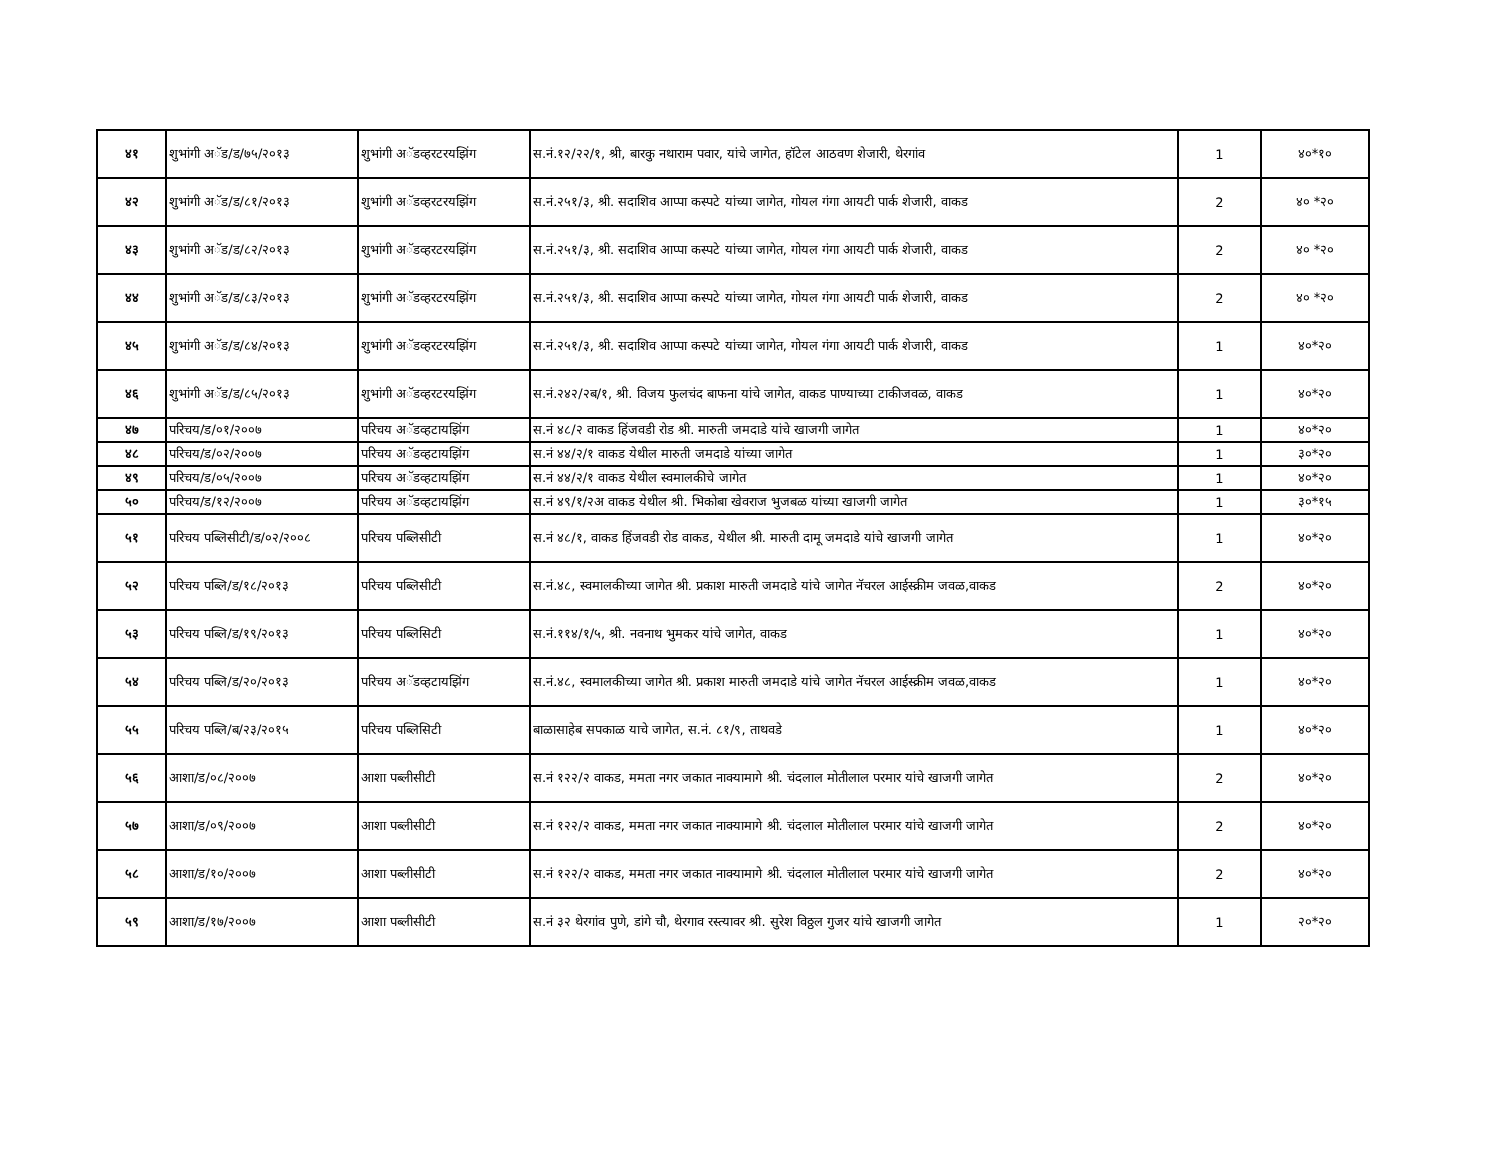| ४१ | शुभांगी अॅड/ड/७५/२०१३ | शुभांगी अॅडव्हरटरयझिंग | स.नं.१२/२२/१, श्री, बारकु नथाराम पवार, यांचे जागेत, हॉटेल आठवण शेजारी, थेरगांव | 1 | ४०*१० |
| ४२ | शुभांगी अॅड/ड/८१/२०१३ | शुभांगी अॅडव्हरटरयझिंग | स.नं.२५१/३, श्री. सदाशिव आप्पा कस्पटे यांच्या जागेत, गोयल गंगा आयटी पार्क शेजारी, वाकड | 2 | ४० *२० |
| ४३ | शुभांगी अॅड/ड/८२/२०१३ | शुभांगी अॅडव्हरटरयझिंग | स.नं.२५१/३, श्री. सदाशिव आप्पा कस्पटे यांच्या जागेत, गोयल गंगा आयटी पार्क शेजारी, वाकड | 2 | ४० *२० |
| ४४ | शुभांगी अॅड/ड/८३/२०१३ | शुभांगी अॅडव्हरटरयझिंग | स.नं.२५१/३, श्री. सदाशिव आप्पा कस्पटे यांच्या जागेत, गोयल गंगा आयटी पार्क शेजारी, वाकड | 2 | ४० *२० |
| ४५ | शुभांगी अॅड/ड/८४/२०१३ | शुभांगी अॅडव्हरटरयझिंग | स.नं.२५१/३, श्री. सदाशिव आप्पा कस्पटे यांच्या जागेत, गोयल गंगा आयटी पार्क शेजारी, वाकड | 1 | ४०*२० |
| ४६ | शुभांगी अॅड/ड/८५/२०१३ | शुभांगी अॅडव्हरटरयझिंग | स.नं.२४२/२ब/१, श्री. विजय फुलचंद बाफना यांचे जागेत, वाकड पाण्याच्या टाकीजवळ, वाकड | 1 | ४०*२० |
| ४७ | परिचय/ड/०१/२००७ | परिचय अॅडव्हटायझिंग | स.नं ४८/२ वाकड हिंजवडी रोड श्री. मारुती जमदाडे यांचे खाजगी जागेत | 1 | ४०*२० |
| ४८ | परिचय/ड/०२/२००७ | परिचय अॅडव्हटायझिंग | स.नं ४४/२/१ वाकड येथील मारुती जमदाडे यांच्या जागेत | 1 | ३०*२० |
| ४९ | परिचय/ड/०५/२००७ | परिचय अॅडव्हटायझिंग | स.नं ४४/२/१ वाकड येथील स्वमालकीचे जागेत | 1 | ४०*२० |
| ५० | परिचय/ड/१२/२००७ | परिचय अॅडव्हटायझिंग | स.नं ४९/१/२अ वाकड येथील श्री. भिकोबा खेवराज भुजबळ यांच्या खाजगी जागेत | 1 | ३०*१५ |
| ५१ | परिचय पब्लिसीटी/ड/०२/२००८ | परिचय पब्लिसीटी | स.नं ४८/१, वाकड हिंजवडी रोड वाकड, येथील श्री. मारुती दामू जमदाडे यांचे खाजगी जागेत | 1 | ४०*२० |
| ५२ | परिचय पब्लि/ड/१८/२०१३ | परिचय पब्लिसीटी | स.नं.४८, स्वमालकीच्या जागेत श्री. प्रकाश मारुती जमदाडे यांचे जागेत नॅचरल आईस्क्रीम जवळ,वाकड | 2 | ४०*२० |
| ५३ | परिचय पब्लि/ड/१९/२०१३ | परिचय पब्लिसिटी | स.नं.११४/१/५, श्री. नवनाथ भुमकर यांचे जागेत, वाकड | 1 | ४०*२० |
| ५४ | परिचय पब्लि/ड/२०/२०१३ | परिचय अॅडव्हटायझिंग | स.नं.४८, स्वमालकीच्या जागेत श्री. प्रकाश मारुती जमदाडे यांचे जागेत नॅचरल आईस्क्रीम जवळ,वाकड | 1 | ४०*२० |
| ५५ | परिचय पब्लि/ब/२३/२०१५ | परिचय पब्लिसिटी | बाळासाहेब सपकाळ याचे जागेत, स.नं. ८१/९, ताथवडे | 1 | ४०*२० |
| ५६ | आशा/ड/०८/२००७ | आशा पब्लीसीटी | स.नं १२२/२ वाकड, ममता नगर जकात नाक्यामागे श्री. चंदलाल मोतीलाल परमार यांचे खाजगी जागेत | 2 | ४०*२० |
| ५७ | आशा/ड/०९/२००७ | आशा पब्लीसीटी | स.नं १२२/२ वाकड, ममता नगर जकात नाक्यामागे श्री. चंदलाल मोतीलाल परमार यांचे खाजगी जागेत | 2 | ४०*२० |
| ५८ | आशा/ड/१०/२००७ | आशा पब्लीसीटी | स.नं १२२/२ वाकड, ममता नगर जकात नाक्यामागे श्री. चंदलाल मोतीलाल परमार यांचे खाजगी जागेत | 2 | ४०*२० |
| ५९ | आशा/ड/१७/२००७ | आशा पब्लीसीटी | स.नं ३२ थेरगांव पुणे, डांगे चौ, थेरगाव रस्त्यावर श्री. सुरेश विठ्ठल गुजर यांचे खाजगी जागेत | 1 | २०*२० |